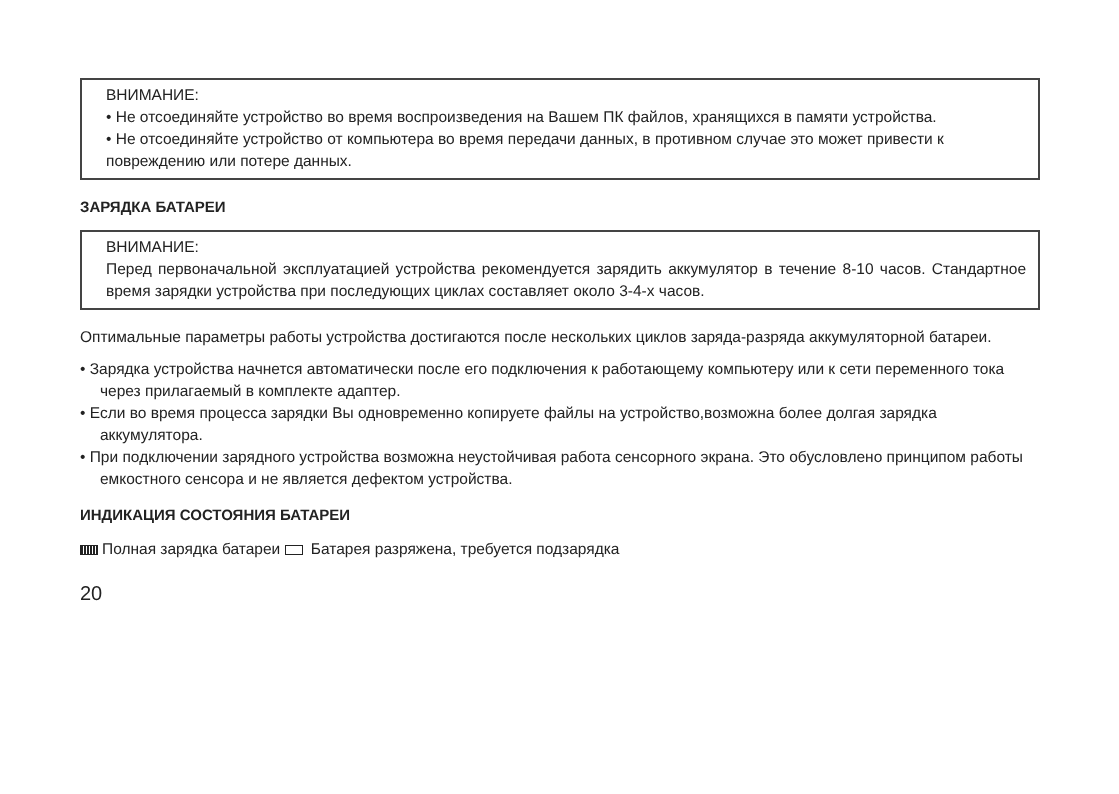ВНИМАНИЕ:
• Не отсоединяйте устройство во время воспроизведения на Вашем ПК файлов, хранящихся в памяти устройства.
• Не отсоединяйте устройство от компьютера во время передачи данных, в противном случае это может привести к повреждению или потере данных.
ЗАРЯДКА БАТАРЕИ
ВНИМАНИЕ:
Перед первоначальной эксплуатацией устройства рекомендуется зарядить аккумулятор в течение 8-10 часов. Стандартное время зарядки устройства при последующих циклах составляет около 3-4-х часов.
Оптимальные параметры работы устройства достигаются после нескольких циклов заряда-разряда аккумуляторной батареи.
• Зарядка устройства начнется автоматически после его подключения к работающему компьютеру или к сети переменного тока через прилагаемый в комплекте адаптер.
• Если во время процесса зарядки Вы одновременно копируете файлы на устройство,возможна более долгая зарядка аккумулятора.
• При подключении зарядного устройства возможна неустойчивая работа сенсорного экрана. Это обусловлено принципом работы емкостного сенсора и не является дефектом устройства.
ИНДИКАЦИЯ СОСТОЯНИЯ БАТАРЕИ
Полная зарядка батареи Батарея разряжена, требуется подзарядка
20